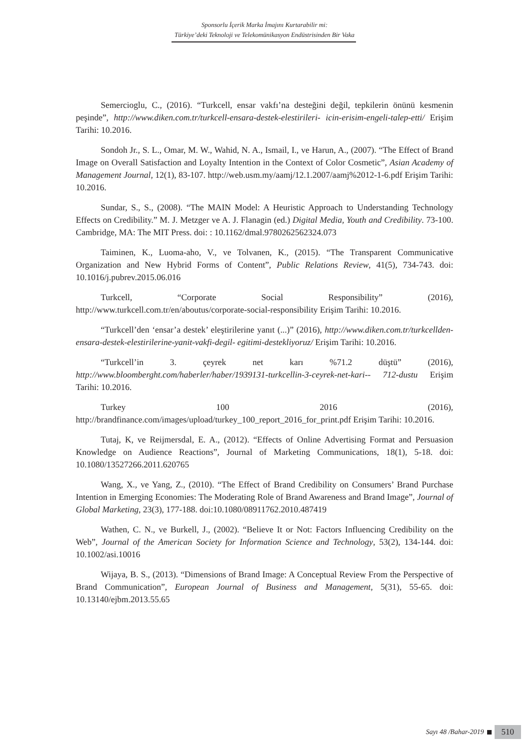Sponsorlu İçerik Marka İmajını Kurtarabilir mi:
Türkiye’deki Teknoloji ve Telekomünikasyon Endüstrisinden Bir Vaka
Semercioglu, C., (2016). “Turkcell, ensar vakfı’na desteğini değil, tepkilerin önünü kesmenin peşinde”, http://www.diken.com.tr/turkcell-ensara-destek-elestirileri- icin-erisim-engeli-talep-etti/ Erişim Tarihi: 10.2016.
Sondoh Jr., S. L., Omar, M. W., Wahid, N. A., Ismail, I., ve Harun, A., (2007). “The Effect of Brand Image on Overall Satisfaction and Loyalty Intention in the Context of Color Cosmetic”, Asian Academy of Management Journal, 12(1), 83-107. http://web.usm.my/aamj/12.1.2007/aamj%2012-1-6.pdf Erişim Tarihi: 10.2016.
Sundar, S., S., (2008). “The MAIN Model: A Heuristic Approach to Understanding Technology Effects on Credibility.” M. J. Metzger ve A. J. Flanagin (ed.) Digital Media, Youth and Credibility. 73-100. Cambridge, MA: The MIT Press. doi: : 10.1162/dmal.9780262562324.073
Taiminen, K., Luoma-aho, V., ve Tolvanen, K., (2015). “The Transparent Communicative Organization and New Hybrid Forms of Content”, Public Relations Review, 41(5), 734-743. doi: 10.1016/j.pubrev.2015.06.016
Turkcell, “Corporate Social Responsibility” (2016), http://www.turkcell.com.tr/en/aboutus/corporate-social-responsibility Erişim Tarihi: 10.2016.
“Turkcell’den ‘ensar’a destek’ eleştirilerine yanıt (...)” (2016), http://www.diken.com.tr/turkcellden-ensara-destek-elestirilerine-yanit-vakfi-degil- egitimi-destekliyoruz/ Erişim Tarihi: 10.2016.
“Turkcell’in 3. çeyrek net karı %71.2 düştü” (2016), http://www.bloomberght.com/haberler/haber/1939131-turkcellin-3-ceyrek-net-kari-- 712-dustu Erişim Tarihi: 10.2016.
Turkey 100 2016 (2016), http://brandfinance.com/images/upload/turkey_100_report_2016_for_print.pdf Erişim Tarihi: 10.2016.
Tutaj, K, ve Reijmersdal, E. A., (2012). “Effects of Online Advertising Format and Persuasion Knowledge on Audience Reactions”, Journal of Marketing Communications, 18(1), 5-18. doi: 10.1080/13527266.2011.620765
Wang, X., ve Yang, Z., (2010). “The Effect of Brand Credibility on Consumers’ Brand Purchase Intention in Emerging Economies: The Moderating Role of Brand Awareness and Brand Image”, Journal of Global Marketing, 23(3), 177-188. doi:10.1080/08911762.2010.487419
Wathen, C. N., ve Burkell, J., (2002). “Believe It or Not: Factors Influencing Credibility on the Web”, Journal of the American Society for Information Science and Technology, 53(2), 134-144. doi: 10.1002/asi.10016
Wijaya, B. S., (2013). “Dimensions of Brand Image: A Conceptual Review From the Perspective of Brand Communication”, European Journal of Business and Management, 5(31), 55-65. doi: 10.13140/ejbm.2013.55.65
Sayı 48 /Bahar-2019 510